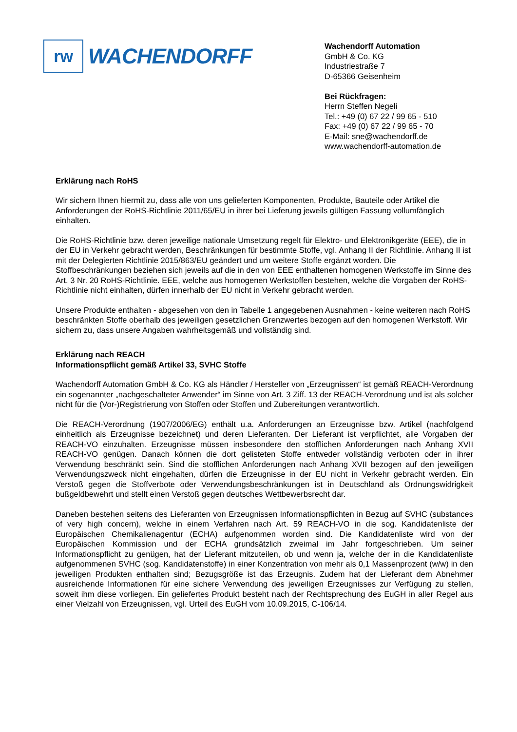rw
WACHENDORFF
Wachendorff Automation
GmbH & Co. KG
Industriestraße 7
D-65366 Geisenheim
Bei Rückfragen:
Herrn Steffen Negeli
Tel.: +49 (0) 67 22 / 99 65 - 510
Fax: +49 (0) 67 22 / 99 65 - 70
E-Mail: sne@wachendorff.de
www.wachendorff-automation.de
Erklärung nach RoHS
Wir sichern Ihnen hiermit zu, dass alle von uns gelieferten Komponenten, Produkte, Bauteile oder Artikel die Anforderungen der RoHS-Richtlinie 2011/65/EU in ihrer bei Lieferung jeweils gültigen Fassung vollumfänglich einhalten.
Die RoHS-Richtlinie bzw. deren jeweilige nationale Umsetzung regelt für Elektro- und Elektronikgeräte (EEE), die in der EU in Verkehr gebracht werden, Beschränkungen für bestimmte Stoffe, vgl. Anhang II der Richtlinie. Anhang II ist mit der Delegierten Richtlinie 2015/863/EU geändert und um weitere Stoffe ergänzt worden. Die Stoffbeschränkungen beziehen sich jeweils auf die in den von EEE enthaltenen homogenen Werkstoffe im Sinne des Art. 3 Nr. 20 RoHS-Richtlinie. EEE, welche aus homogenen Werkstoffen bestehen, welche die Vorgaben der RoHS-Richtlinie nicht einhalten, dürfen innerhalb der EU nicht in Verkehr gebracht werden.
Unsere Produkte enthalten - abgesehen von den in Tabelle 1 angegebenen Ausnahmen - keine weiteren nach RoHS beschränkten Stoffe oberhalb des jeweiligen gesetzlichen Grenzwertes bezogen auf den homogenen Werkstoff. Wir sichern zu, dass unsere Angaben wahrheitsgemäß und vollständig sind.
Erklärung nach REACH
Informationspflicht gemäß Artikel 33, SVHC Stoffe
Wachendorff Automation GmbH & Co. KG als Händler / Hersteller von „Erzeugnissen“ ist gemäß REACH-Verordnung ein sogenannter „nachgeschalteter Anwender“ im Sinne von Art. 3 Ziff. 13 der REACH-Verordnung und ist als solcher nicht für die (Vor-)Registrierung von Stoffen oder Stoffen und Zubereitungen verantwortlich.
Die REACH-Verordnung (1907/2006/EG) enthält u.a. Anforderungen an Erzeugnisse bzw. Artikel (nachfolgend einheitlich als Erzeugnisse bezeichnet) und deren Lieferanten. Der Lieferant ist verpflichtet, alle Vorgaben der REACH-VO einzuhalten. Erzeugnisse müssen insbesondere den stofflichen Anforderungen nach Anhang XVII REACH-VO genügen. Danach können die dort gelisteten Stoffe entweder vollständig verboten oder in ihrer Verwendung beschränkt sein. Sind die stofflichen Anforderungen nach Anhang XVII bezogen auf den jeweiligen Verwendungszweck nicht eingehalten, dürfen die Erzeugnisse in der EU nicht in Verkehr gebracht werden. Ein Verstoß gegen die Stoffverbote oder Verwendungsbeschränkungen ist in Deutschland als Ordnungswidrigkeit bußgeldbewehrt und stellt einen Verstoß gegen deutsches Wettbewerbsrecht dar.
Daneben bestehen seitens des Lieferanten von Erzeugnissen Informationspflichten in Bezug auf SVHC (substances of very high concern), welche in einem Verfahren nach Art. 59 REACH-VO in die sog. Kandidatenliste der Europäischen Chemikalienagentur (ECHA) aufgenommen worden sind. Die Kandidatenliste wird von der Europäischen Kommission und der ECHA grundsätzlich zweimal im Jahr fortgeschrieben. Um seiner Informationspflicht zu genügen, hat der Lieferant mitzuteilen, ob und wenn ja, welche der in die Kandidatenliste aufgenommenen SVHC (sog. Kandidatenstoffe) in einer Konzentration von mehr als 0,1 Massenprozent (w/w) in den jeweiligen Produkten enthalten sind; Bezugsgröße ist das Erzeugnis. Zudem hat der Lieferant dem Abnehmer ausreichende Informationen für eine sichere Verwendung des jeweiligen Erzeugnisses zur Verfügung zu stellen, soweit ihm diese vorliegen. Ein geliefertes Produkt besteht nach der Rechtsprechung des EuGH in aller Regel aus einer Vielzahl von Erzeugnissen, vgl. Urteil des EuGH vom 10.09.2015, C-106/14.